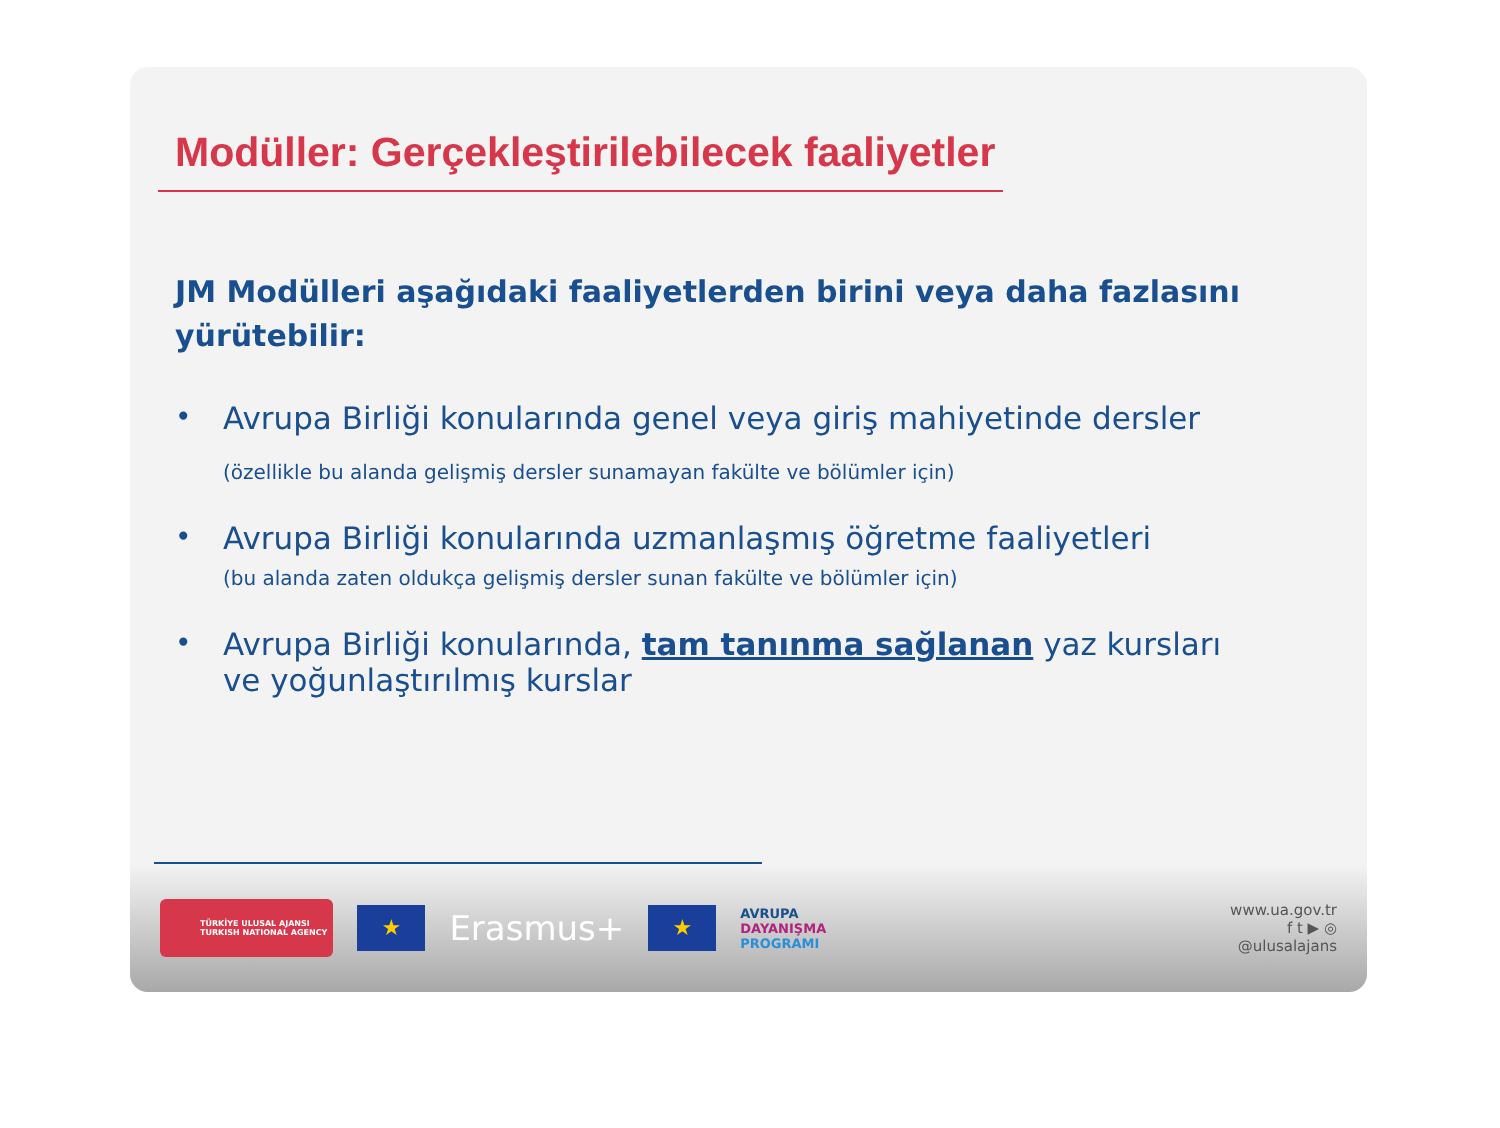Modüller: Gerçekleştirilebilecek faaliyetler
JM Modülleri aşağıdaki faaliyetlerden birini veya daha fazlasını yürütebilir:
• Avrupa Birliği konularında genel veya giriş mahiyetinde dersler
(özellikle bu alanda gelişmiş dersler sunamayan fakülte ve bölümler için)
• Avrupa Birliği konularında uzmanlaşmış öğretme faaliyetleri
(bu alanda zaten oldukça gelişmiş dersler sunan fakülte ve bölümler için)
• Avrupa Birliği konularında, tam tanınma sağlanan yaz kursları ve yoğunlaştırılmış kurslar
TÜRKİYE ULUSAL AJANSI
TURKISH NATIONAL AGENCY
★
Erasmus+
★
AVRUPA
DAYANIŞMA
PROGRAMI
www.ua.gov.tr
f t ▶ ◎
@ulusalajans